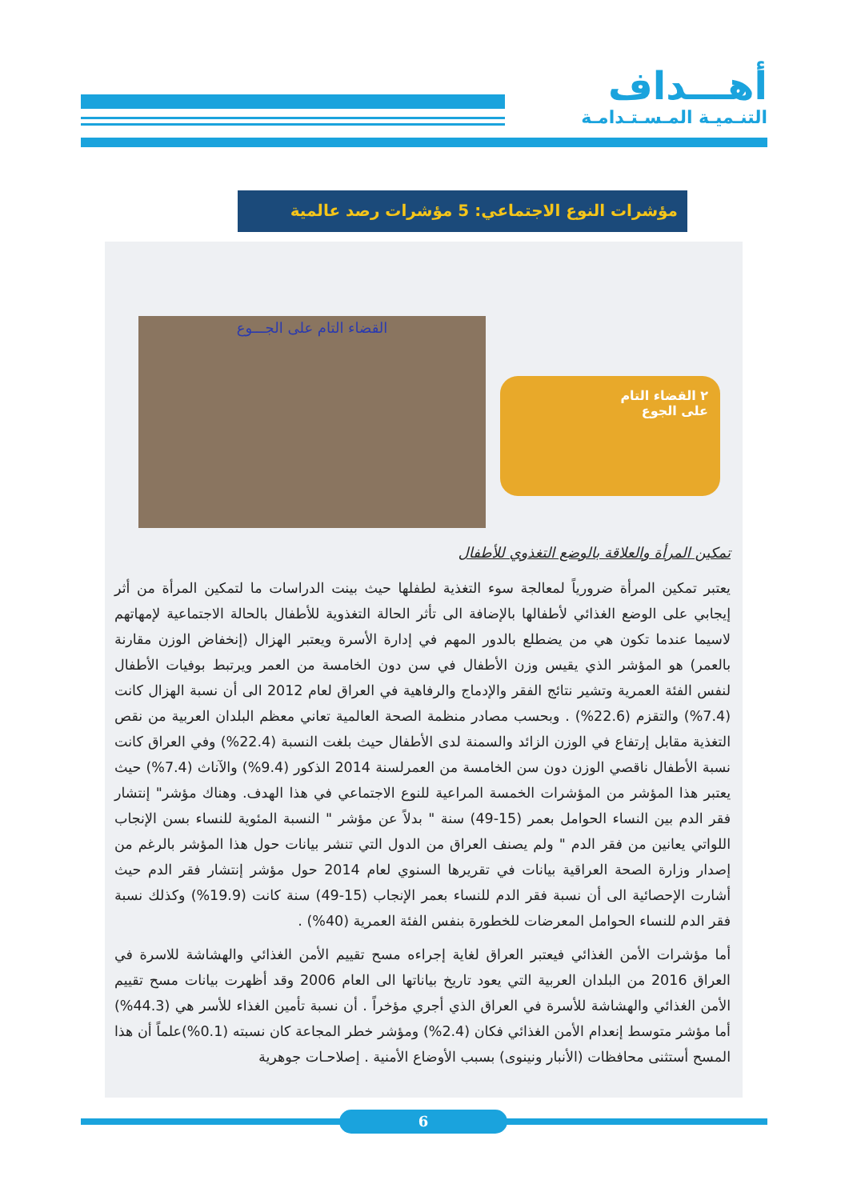أهـــداف
التنـميـة المـسـتـدامـة
مؤشرات النوع الاجتماعي: 5 مؤشرات رصد عالمية
القضاء التام على الجـــوع
٢ القضاء التام
على الجوع
تمكين المرأة والعلاقة بالوضع التغذوي للأطفال
يعتبر تمكين المرأة ضرورياً لمعالجة سوء التغذية لطفلها حيث بينت الدراسات ما لتمكين المرأة من أثر إيجابي على الوضع الغذائي لأطفالها بالإضافة الى تأثر الحالة التغذوية للأطفال بالحالة الاجتماعية لإمهاتهم لاسيما عندما تكون هي من يضطلع بالدور المهم في إدارة الأسرة ويعتبر الهزال (إنخفاض الوزن مقارنة بالعمر) هو المؤشر الذي يقيس وزن الأطفال في سن دون الخامسة من العمر ويرتبط بوفيات الأطفال لنفس الفئة العمرية وتشير نتائج الفقر والإدماج والرفاهية في العراق لعام 2012 الى أن نسبة الهزال كانت (7.4%) والتقزم (22.6%) . وبحسب مصادر منظمة الصحة العالمية تعاني معظم البلدان العربية من نقص التغذية مقابل إرتفاع في الوزن الزائد والسمنة لدى الأطفال حيث بلغت النسبة (22.4%) وفي العراق كانت نسبة الأطفال ناقصي الوزن دون سن الخامسة من العمرلسنة 2014 الذكور (9.4%) والآناث (7.4%) حيث يعتبر هذا المؤشر من المؤشرات الخمسة المراعية للنوع الاجتماعي في هذا الهدف. وهناك مؤشر" إنتشار فقر الدم بين النساء الحوامل بعمر (15-49) سنة " بدلاً عن مؤشر " النسبة المئوية للنساء بسن الإنجاب اللواتي يعانين من فقر الدم " ولم يصنف العراق من الدول التي تنشر بيانات حول هذا المؤشر بالرغم من إصدار وزارة الصحة العراقية بيانات في تقريرها السنوي لعام 2014 حول مؤشر إنتشار فقر الدم حيث أشارت الإحصائية الى أن نسبة فقر الدم للنساء بعمر الإنجاب (15-49) سنة كانت (19.9%) وكذلك نسبة فقر الدم للنساء الحوامل المعرضات للخطورة بنفس الفئة العمرية (40%) .
أما مؤشرات الأمن الغذائي فيعتبر العراق لغاية إجراءه مسح تقييم الأمن الغذائي والهشاشة للاسرة في العراق 2016 من البلدان العربية التي يعود تاريخ بياناتها الى العام 2006 وقد أظهرت بيانات مسح تقييم الأمن الغذائي والهشاشة للأسرة في العراق الذي أجري مؤخراً . أن نسبة تأمين الغذاء للأسر هي (44.3%) أما مؤشر متوسط إنعدام الأمن الغذائي فكان (2.4%) ومؤشر خطر المجاعة كان نسبته (0.1%)علماً أن هذا المسح أستثنى محافظات (الأنبار ونينوى) بسبب الأوضاع الأمنية . إصلاحـات جوهرية
6